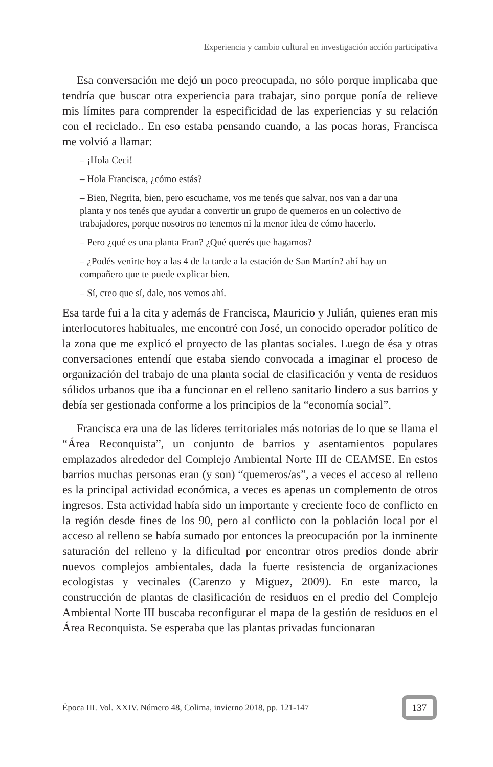Experiencia y cambio cultural en investigación acción participativa
Esa conversación me dejó un poco preocupada, no sólo porque implicaba que tendría que buscar otra experiencia para trabajar, sino porque ponía de relieve mis límites para comprender la especificidad de las experiencias y su relación con el reciclado.. En eso estaba pensando cuando, a las pocas horas, Francisca me volvió a llamar:
– ¡Hola Ceci!
– Hola Francisca, ¿cómo estás?
– Bien, Negrita, bien, pero escuchame, vos me tenés que salvar, nos van a dar una planta y nos tenés que ayudar a convertir un grupo de quemeros en un colectivo de trabajadores, porque nosotros no tenemos ni la menor idea de cómo hacerlo.
– Pero ¿qué es una planta Fran? ¿Qué querés que hagamos?
– ¿Podés venirte hoy a las 4 de la tarde a la estación de San Martín? ahí hay un compañero que te puede explicar bien.
– Sí, creo que sí, dale, nos vemos ahí.
Esa tarde fui a la cita y además de Francisca, Mauricio y Julián, quienes eran mis interlocutores habituales, me encontré con José, un conocido operador político de la zona que me explicó el proyecto de las plantas sociales. Luego de ésa y otras conversaciones entendí que estaba siendo convocada a imaginar el proceso de organización del trabajo de una planta social de clasificación y venta de residuos sólidos urbanos que iba a funcionar en el relleno sanitario lindero a sus barrios y debía ser gestionada conforme a los principios de la “economía social”.
Francisca era una de las líderes territoriales más notorias de lo que se llama el “Área Reconquista”, un conjunto de barrios y asentamientos populares emplazados alrededor del Complejo Ambiental Norte III de CEAMSE. En estos barrios muchas personas eran (y son) “quemeros/as”, a veces el acceso al relleno es la principal actividad económica, a veces es apenas un complemento de otros ingresos. Esta actividad había sido un importante y creciente foco de conflicto en la región desde fines de los 90, pero al conflicto con la población local por el acceso al relleno se había sumado por entonces la preocupación por la inminente saturación del relleno y la dificultad por encontrar otros predios donde abrir nuevos complejos ambientales, dada la fuerte resistencia de organizaciones ecologistas y vecinales (Carenzo y Miguez, 2009). En este marco, la construcción de plantas de clasificación de residuos en el predio del Complejo Ambiental Norte III buscaba reconfigurar el mapa de la gestión de residuos en el Área Reconquista. Se esperaba que las plantas privadas funcionaran
Época III. Vol. XXIV. Número 48, Colima, invierno 2018, pp. 121-147
137